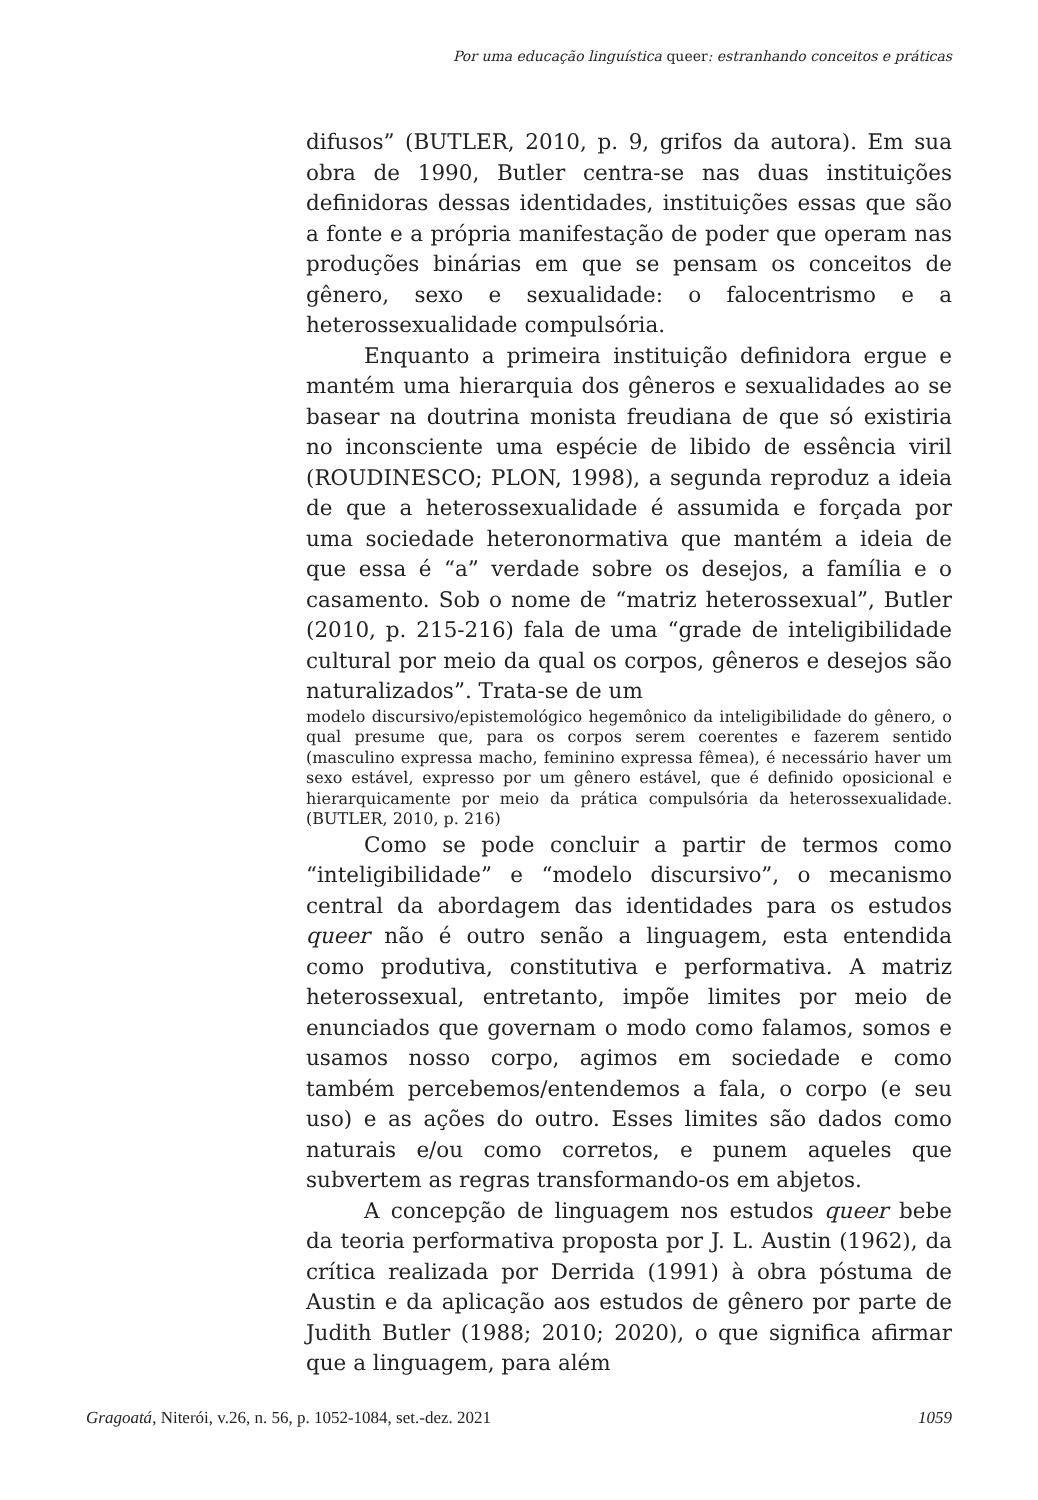Por uma educação linguística queer: estranhando conceitos e práticas
difusos” (BUTLER, 2010, p. 9, grifos da autora). Em sua obra de 1990, Butler centra-se nas duas instituições definidoras dessas identidades, instituições essas que são a fonte e a própria manifestação de poder que operam nas produções binárias em que se pensam os conceitos de gênero, sexo e sexualidade: o falocentrismo e a heterossexualidade compulsória.
Enquanto a primeira instituição definidora ergue e mantém uma hierarquia dos gêneros e sexualidades ao se basear na doutrina monista freudiana de que só existiria no inconsciente uma espécie de libido de essência viril (ROUDINESCO; PLON, 1998), a segunda reproduz a ideia de que a heterossexualidade é assumida e forçada por uma sociedade heteronormativa que mantém a ideia de que essa é “a” verdade sobre os desejos, a família e o casamento. Sob o nome de “matriz heterossexual”, Butler (2010, p. 215-216) fala de uma “grade de inteligibilidade cultural por meio da qual os corpos, gêneros e desejos são naturalizados”. Trata-se de um
modelo discursivo/epistemológico hegemônico da inteligibilidade do gênero, o qual presume que, para os corpos serem coerentes e fazerem sentido (masculino expressa macho, feminino expressa fêmea), é necessário haver um sexo estável, expresso por um gênero estável, que é definido oposicional e hierarquicamente por meio da prática compulsória da heterossexualidade. (BUTLER, 2010, p. 216)
Como se pode concluir a partir de termos como “inteligibilidade” e “modelo discursivo”, o mecanismo central da abordagem das identidades para os estudos queer não é outro senão a linguagem, esta entendida como produtiva, constitutiva e performativa. A matriz heterossexual, entretanto, impõe limites por meio de enunciados que governam o modo como falamos, somos e usamos nosso corpo, agimos em sociedade e como também percebemos/entendemos a fala, o corpo (e seu uso) e as ações do outro. Esses limites são dados como naturais e/ou como corretos, e punem aqueles que subvertem as regras transformando-os em abjetos.
A concepção de linguagem nos estudos queer bebe da teoria performativa proposta por J. L. Austin (1962), da crítica realizada por Derrida (1991) à obra póstuma de Austin e da aplicação aos estudos de gênero por parte de Judith Butler (1988; 2010; 2020), o que significa afirmar que a linguagem, para além
Gragoatá, Niterói, v.26, n. 56, p. 1052-1084, set.-dez. 2021 1059